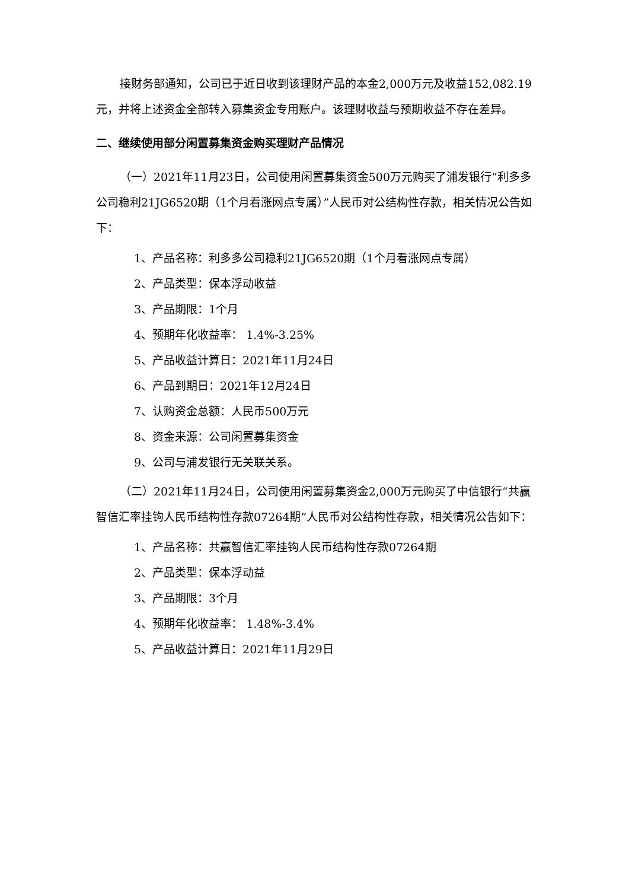接财务部通知，公司已于近日收到该理财产品的本金2,000万元及收益152,082.19元，并将上述资金全部转入募集资金专用账户。该理财收益与预期收益不存在差异。
二、继续使用部分闲置募集资金购买理财产品情况
（一）2021年11月23日，公司使用闲置募集资金500万元购买了浦发银行“利多多公司稳利21JG6520期（1个月看涨网点专属）”人民币对公结构性存款，相关情况公告如下：
1、产品名称：利多多公司稳利21JG6520期（1个月看涨网点专属）
2、产品类型：保本浮动收益
3、产品期限：1个月
4、预期年化收益率： 1.4%-3.25%
5、产品收益计算日：2021年11月24日
6、产品到期日：2021年12月24日
7、认购资金总额：人民币500万元
8、资金来源：公司闲置募集资金
9、公司与浦发银行无关联关系。
（二）2021年11月24日，公司使用闲置募集资金2,000万元购买了中信银行“共赢智信汇率挂钩人民币结构性存款07264期”人民币对公结构性存款，相关情况公告如下：
1、产品名称：共赢智信汇率挂钩人民币结构性存款07264期
2、产品类型：保本浮动益
3、产品期限：3个月
4、预期年化收益率： 1.48%-3.4%
5、产品收益计算日：2021年11月29日